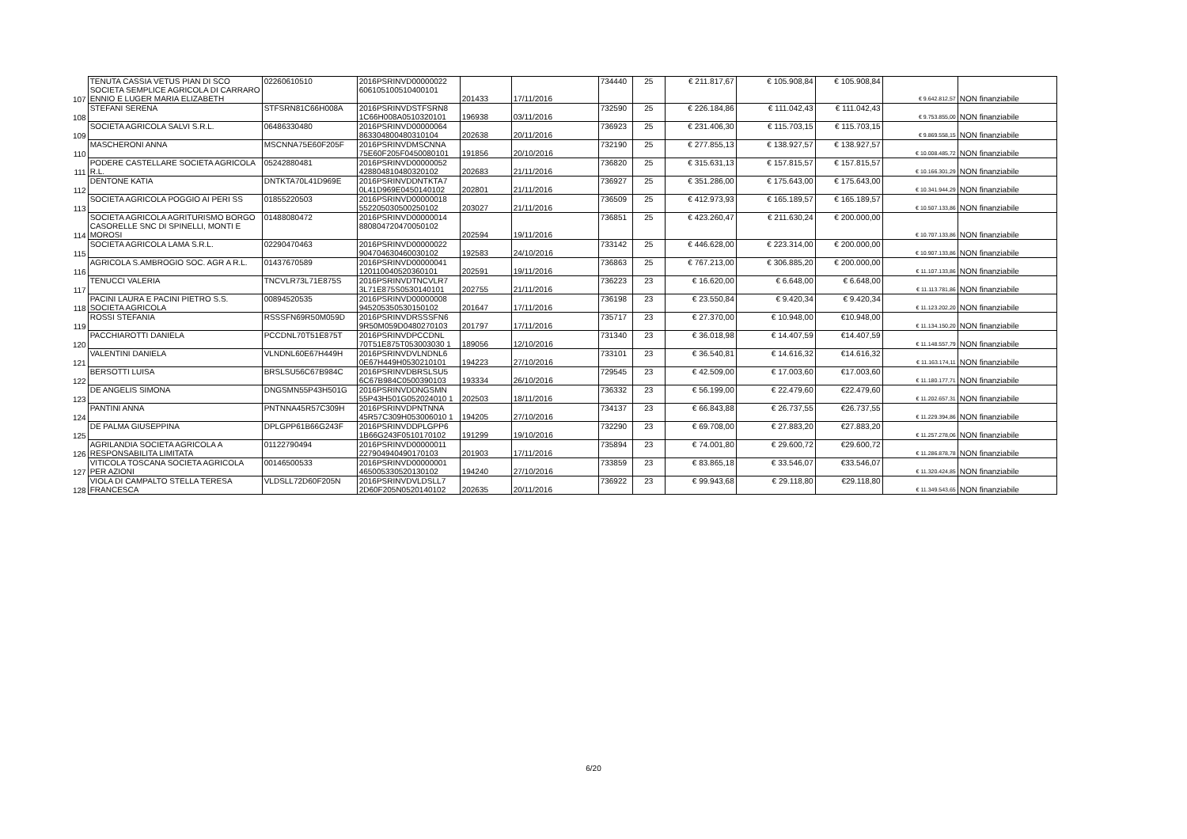| 107 | TENUTA CASSIA VETUS PIAN DI SCO SOCIETA SEMPLICE AGRICOLA DI CARRARO ENNIO E LUGER MARIA ELIZABETH | 02260610510 | 2016PSRINVD00000022 606105100510400101 | 201433 | 17/11/2016 | 734440 | 25 | € 211.817,67 | € 105.908,84 | € 105.908,84 | € 9.642.812,57 | NON finanziabile |
| 108 | STEFANI SERENA | STFSRN81C66H008A | 2016PSRINVDSTFSRN8 1C66H008A0510320101 | 196938 | 03/11/2016 | 732590 | 25 | € 226.184,86 | € 111.042,43 | € 111.042,43 | € 9.753.855,00 | NON finanziabile |
| 109 | SOCIETA AGRICOLA SALVI S.R.L. | 06486330480 | 2016PSRINVD00000064 863304800480310104 | 202638 | 20/11/2016 | 736923 | 25 | € 231.406,30 | € 115.703,15 | € 115.703,15 | € 9.869.558,15 | NON finanziabile |
| 110 | MASCHERONI ANNA | MSCNNA75E60F205F | 2016PSRINVDMSCNNA 75E60F205F0450080101 | 191856 | 20/10/2016 | 732190 | 25 | € 277.855,13 | € 138.927,57 | € 138.927,57 | € 10.008.485,72 | NON finanziabile |
| 111 | PODERE CASTELLARE SOCIETA AGRICOLA R.L. | 05242880481 | 2016PSRINVD00000052 428804810480320102 | 202683 | 21/11/2016 | 736820 | 25 | € 315.631,13 | € 157.815,57 | € 157.815,57 | € 10.166.301,29 | NON finanziabile |
| 112 | DENTONE KATIA | DNTKTA70L41D969E | 2016PSRINVDDNTKTA7 0L41D969E0450140102 | 202801 | 21/11/2016 | 736927 | 25 | € 351.286,00 | € 175.643,00 | € 175.643,00 | € 10.341.944,29 | NON finanziabile |
| 113 | SOCIETA AGRICOLA POGGIO AI PERI SS | 01855220503 | 2016PSRINVD00000018 552205030500250102 | 203027 | 21/11/2016 | 736509 | 25 | € 412.973,93 | € 165.189,57 | € 165.189,57 | € 10.507.133,86 | NON finanziabile |
| 114 | SOCIETA AGRICOLA AGRITURISMO BORGO CASORELLE SNC DI SPINELLI, MONTI E MOROSI | 01488080472 | 2016PSRINVD00000014 880804720470050102 | 202594 | 19/11/2016 | 736851 | 25 | € 423.260,47 | € 211.630,24 | € 200.000,00 | € 10.707.133,86 | NON finanziabile |
| 115 | SOCIETA AGRICOLA LAMA S.R.L. | 02290470463 | 2016PSRINVD00000022 904704630460030102 | 192583 | 24/10/2016 | 733142 | 25 | € 446.628,00 | € 223.314,00 | € 200.000,00 | € 10.907.133,86 | NON finanziabile |
| 116 | AGRICOLA S.AMBROGIO SOC. AGR A R.L. | 01437670589 | 2016PSRINVD00000041 120110040520360101 | 202591 | 19/11/2016 | 736863 | 25 | € 767.213,00 | € 306.885,20 | € 200.000,00 | € 11.107.133,86 | NON finanziabile |
| 117 | TENUCCI VALERIA | TNCVLR73L71E875S | 2016PSRINVDTNCVLR7 3L71E875S0530140101 | 202755 | 21/11/2016 | 736223 | 23 | € 16.620,00 | € 6.648,00 | € 6.648,00 | € 11.113.781,86 | NON finanziabile |
| 118 | PACINI LAURA E PACINI PIETRO S.S. SOCIETA AGRICOLA | 00894520535 | 2016PSRINVD00000008 945205350530150102 | 201647 | 17/11/2016 | 736198 | 23 | € 23.550,84 | € 9.420,34 | € 9.420,34 | € 11.123.202,20 | NON finanziabile |
| 119 | ROSSI STEFANIA | RSSSFN69R50M059D | 2016PSRINVDRSSSFN6 9R50M059D0480270103 | 201797 | 17/11/2016 | 735717 | 23 | € 27.370,00 | € 10.948,00 | €10.948,00 | € 11.134.150,20 | NON finanziabile |
| 120 | PACCHIAROTTI DANIELA | PCCDNL70T51E875T | 2016PSRINVDPCCDNL 70T51E875T053003030 1 | 189056 | 12/10/2016 | 731340 | 23 | € 36.018,98 | € 14.407,59 | €14.407,59 | € 11.148.557,79 | NON finanziabile |
| 121 | VALENTINI DANIELA | VLNDNL60E67H449H | 2016PSRINVDVLNDNL6 0E67H449H0530210101 | 194223 | 27/10/2016 | 733101 | 23 | € 36.540,81 | € 14.616,32 | €14.616,32 | € 11.163.174,11 | NON finanziabile |
| 122 | BERSOTTI LUISA | BRSLSU56C67B984C | 2016PSRINVDBRSLSU5 6C67B984C0500390103 | 193334 | 26/10/2016 | 729545 | 23 | € 42.509,00 | € 17.003,60 | €17.003,60 | € 11.180.177,71 | NON finanziabile |
| 123 | DE ANGELIS SIMONA | DNGSMN55P43H501G | 2016PSRINVDDNGSMN 55P43H501G052024010 1 | 202503 | 18/11/2016 | 736332 | 23 | € 56.199,00 | € 22.479,60 | €22.479,60 | € 11.202.657,31 | NON finanziabile |
| 124 | PANTINI ANNA | PNTNNA45R57C309H | 2016PSRINVDPNTNNA 45R57C309H053006010 1 | 194205 | 27/10/2016 | 734137 | 23 | € 66.843,88 | € 26.737,55 | €26.737,55 | € 11.229.394,86 | NON finanziabile |
| 125 | DE PALMA GIUSEPPINA | DPLGPP61B66G243F | 2016PSRINVDDPLGPP6 1B66G243F0510170102 | 191299 | 19/10/2016 | 732290 | 23 | € 69.708,00 | € 27.883,20 | €27.883,20 | € 11.257.278,06 | NON finanziabile |
| 126 | AGRILANDIA SOCIETA AGRICOLA A RESPONSABILITA LIMITATA | 01122790494 | 2016PSRINVD00000011 227904940490170103 | 201903 | 17/11/2016 | 735894 | 23 | € 74.001,80 | € 29.600,72 | €29.600,72 | € 11.286.878,78 | NON finanziabile |
| 127 | VITICOLA TOSCANA SOCIETA AGRICOLA PER AZIONI | 00146500533 | 2016PSRINVD00000001 465005330520130102 | 194240 | 27/10/2016 | 733859 | 23 | € 83.865,18 | € 33.546,07 | €33.546,07 | € 11.320.424,85 | NON finanziabile |
| 128 | VIOLA DI CAMPALTO STELLA TERESA FRANCESCA | VLDSLL72D60F205N | 2016PSRINVDVLDSLL7 2D60F205N0520140102 | 202635 | 20/11/2016 | 736922 | 23 | € 99.943,68 | € 29.118,80 | €29.118,80 | € 11.349.543,65 | NON finanziabile |
6/20